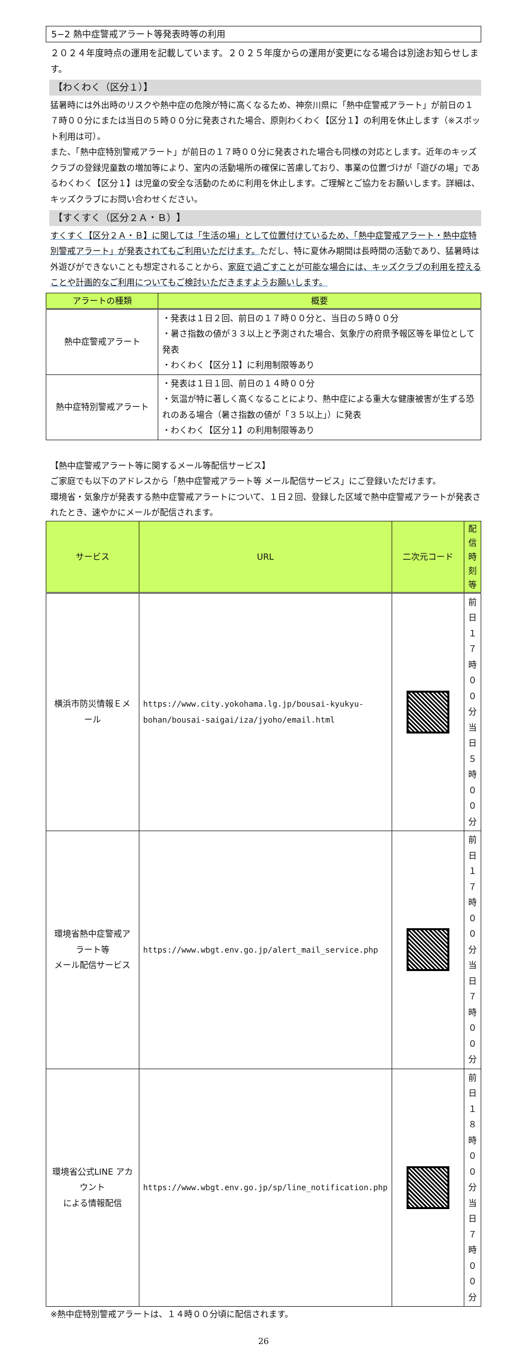5−2 熱中症警戒アラート等発表時等の利用
２０２４年度時点の運用を記載しています。２０２５年度からの運用が変更になる場合は別途お知らせします。
【わくわく（区分１）】
猛暑時には外出時のリスクや熱中症の危険が特に高くなるため、神奈川県に「熱中症警戒アラート」が前日の１７時００分にまたは当日の５時００分に発表された場合、原則わくわく【区分１】の利用を休止します（※スポット利用は可）。
また、「熱中症特別警戒アラート」が前日の１７時００分に発表された場合も同様の対応とします。近年のキッズクラブの登録児童数の増加等により、室内の活動場所の確保に苦慮しており、事業の位置づけが「遊びの場」であるわくわく【区分１】は児童の安全な活動のために利用を休止します。ご理解とご協力をお願いします。詳細は、キッズクラブにお問い合わせください。
【すくすく（区分２Ａ・Ｂ）】
すくすく【区分２Ａ・Ｂ】に関しては「生活の場」として位置付けているため、「熱中症警戒アラート・熱中症特別警戒アラート」が発表されてもご利用いただけます。ただし、特に夏休み期間は長時間の活動であり、猛暑時は外遊びができないことも想定されることから、家庭で過ごすことが可能な場合には、キッズクラブの利用を控えることや計画的なご利用についてもご検討いただきますようお願いします。
| アラートの種類 | 概要 |
| --- | --- |
| 熱中症警戒アラート | ・発表は１日２回、前日の１７時００分と、当日の５時００分 ・暑さ指数の値が３３以上と予測された場合、気象庁の府県予報区等を単位として発表 ・わくわく【区分１】に利用制限等あり |
| 熱中症特別警戒アラート | ・発表は１日１回、前日の１４時００分 ・気温が特に著しく高くなることにより、熱中症による重大な健康被害が生ずる恐れのある場合（暑さ指数の値が「３５以上」）に発表 ・わくわく【区分１】の利用制限等あり |
【熱中症警戒アラート等に関するメール等配信サービス】
ご家庭でも以下のアドレスから「熱中症警戒アラート等 メール配信サービス」にご登録いただけます。
環境省・気象庁が発表する熱中症警戒アラートについて、１日２回、登録した区域で熱中症警戒アラートが発表されたとき、速やかにメールが配信されます。
| サービス | URL | 二次元コード | 配信時刻等 |
| --- | --- | --- | --- |
| 横浜市防災情報Ｅメール | https://www.city.yokohama.lg.jp/bousai-kyukyu-bohan/bousai-saigai/iza/jyoho/email.html | | 前日１７時００分 当日５時００分 |
| 環境省熱中症警戒アラート等 メール配信サービス | https://www.wbgt.env.go.jp/alert_mail_service.php | | 前日１７時００分 当日７時００分 |
| 環境省公式LINE アカウント による情報配信 | https://www.wbgt.env.go.jp/sp/line_notification.php | | 前日１８時００分 当日７時００分 |
※熱中症特別警戒アラートは、１４時００分頃に配信されます。
26